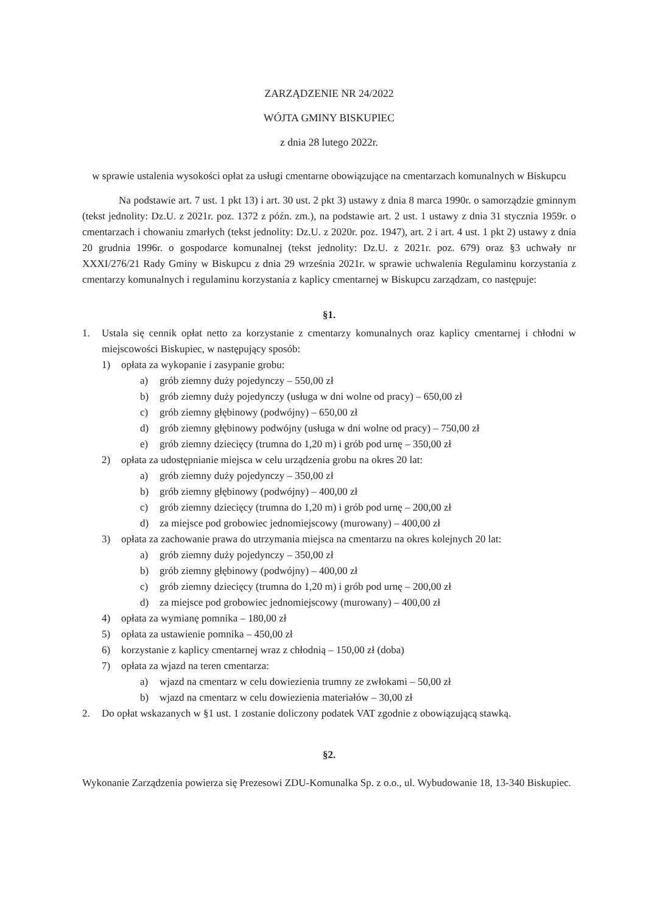ZARZĄDZENIE NR 24/2022
WÓJTA GMINY BISKUPIEC
z dnia 28 lutego 2022r.
w sprawie ustalenia wysokości opłat za usługi cmentarne obowiązujące na cmentarzach komunalnych w Biskupcu
Na podstawie art. 7 ust. 1 pkt 13) i art. 30 ust. 2 pkt 3) ustawy z dnia 8 marca 1990r. o samorządzie gminnym (tekst jednolity: Dz.U. z 2021r. poz. 1372 z późn. zm.), na podstawie art. 2 ust. 1 ustawy z dnia 31 stycznia 1959r. o cmentarzach i chowaniu zmarłych (tekst jednolity: Dz.U. z 2020r. poz. 1947), art. 2 i art. 4 ust. 1 pkt 2) ustawy z dnia 20 grudnia 1996r. o gospodarce komunalnej (tekst jednolity: Dz.U. z 2021r. poz. 679) oraz §3 uchwały nr XXXI/276/21 Rady Gminy w Biskupcu z dnia 29 września 2021r. w sprawie uchwalenia Regulaminu korzystania z cmentarzy komunalnych i regulaminu korzystania z kaplicy cmentarnej w Biskupcu zarządzam, co następuje:
§1.
1. Ustala się cennik opłat netto za korzystanie z cmentarzy komunalnych oraz kaplicy cmentarnej i chłodni w miejscowości Biskupiec, w następujący sposób:
1) opłata za wykopanie i zasypanie grobu:
a) grób ziemny duży pojedynczy – 550,00 zł
b) grób ziemny duży pojedynczy (usługa w dni wolne od pracy) – 650,00 zł
c) grób ziemny głębinowy (podwójny) – 650,00 zł
d) grób ziemny głębinowy podwójny (usługa w dni wolne od pracy) – 750,00 zł
e) grób ziemny dziecięcy (trumna do 1,20 m) i grób pod urnę – 350,00 zł
2) opłata za udostępnianie miejsca w celu urządzenia grobu na okres 20 lat:
a) grób ziemny duży pojedynczy – 350,00 zł
b) grób ziemny głębinowy (podwójny) – 400,00 zł
c) grób ziemny dziecięcy (trumna do 1,20 m) i grób pod urnę – 200,00 zł
d) za miejsce pod grobowiec jednomiejscowy (murowany) – 400,00 zł
3) opłata za zachowanie prawa do utrzymania miejsca na cmentarzu na okres kolejnych 20 lat:
a) grób ziemny duży pojedynczy – 350,00 zł
b) grób ziemny głębinowy (podwójny) – 400,00 zł
c) grób ziemny dziecięcy (trumna do 1,20 m) i grób pod urnę – 200,00 zł
d) za miejsce pod grobowiec jednomiejscowy (murowany) – 400,00 zł
4) opłata za wymianę pomnika – 180,00 zł
5) opłata za ustawienie pomnika – 450,00 zł
6) korzystanie z kaplicy cmentarnej wraz z chłodnią – 150,00 zł (doba)
7) opłata za wjazd na teren cmentarza:
a) wjazd na cmentarz w celu dowiezienia trumny ze zwłokami – 50,00 zł
b) wjazd na cmentarz w celu dowiezienia materiałów – 30,00 zł
2. Do opłat wskazanych w §1 ust. 1 zostanie doliczony podatek VAT zgodnie z obowiązującą stawką.
§2.
Wykonanie Zarządzenia powierza się Prezesowi ZDU-Komunalka Sp. z o.o., ul. Wybudowanie 18, 13-340 Biskupiec.